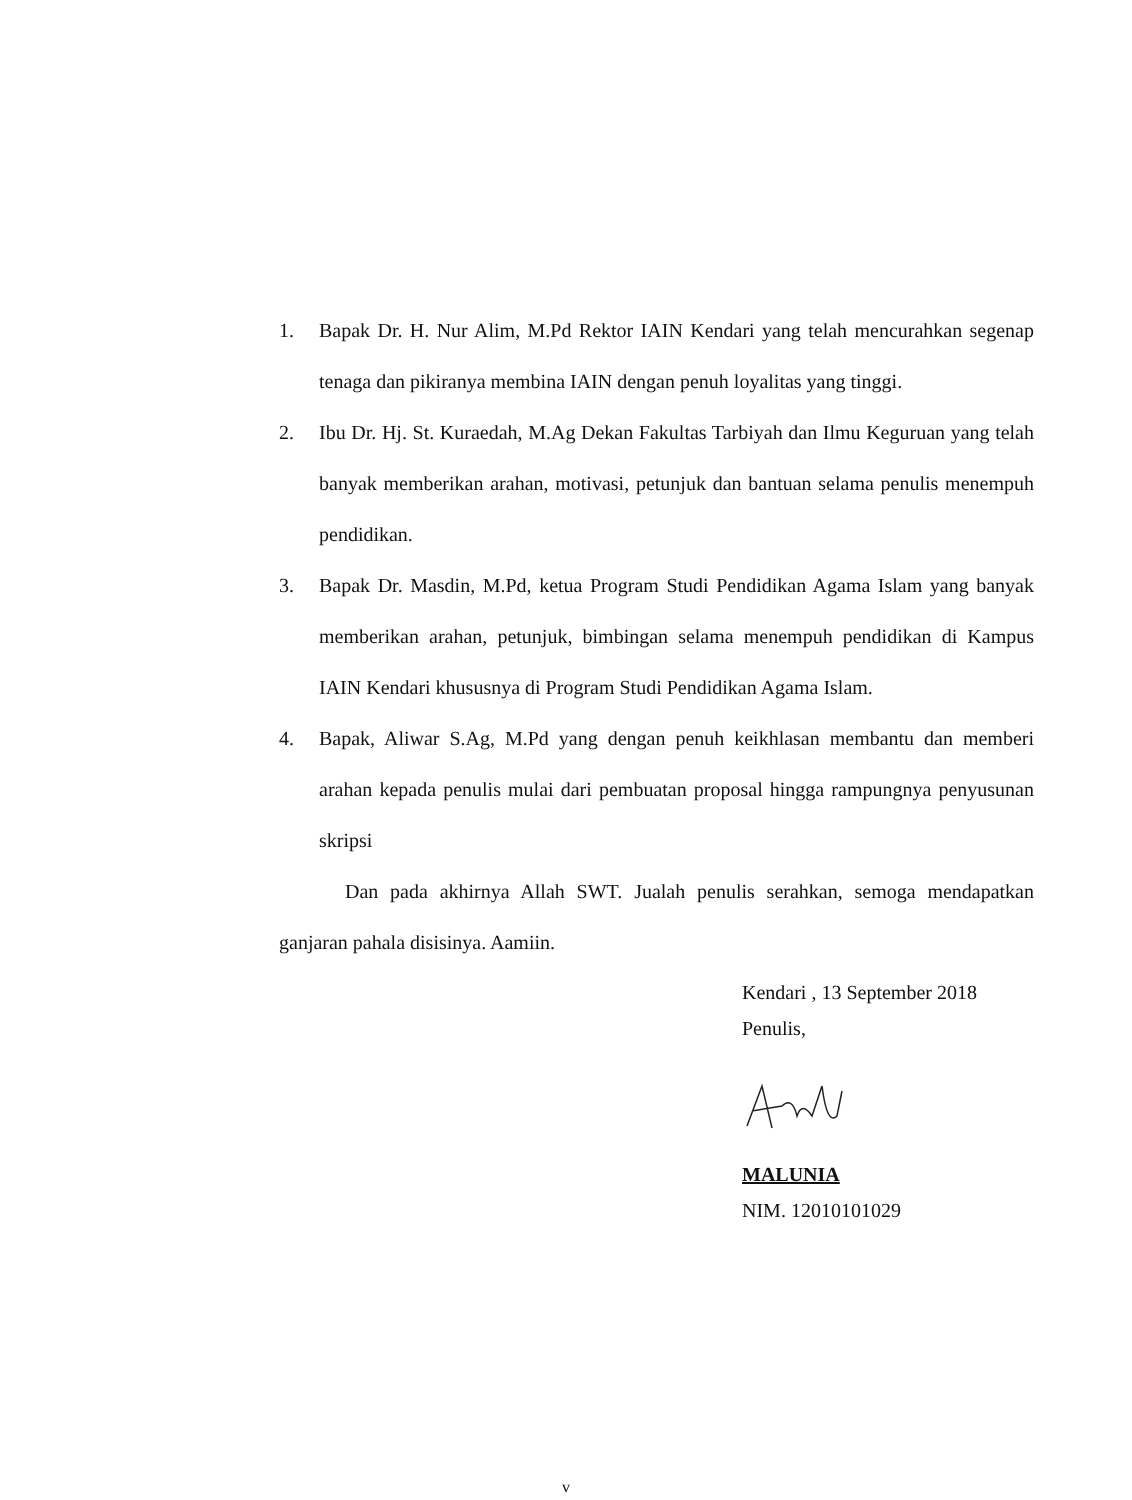1. Bapak Dr. H. Nur Alim, M.Pd Rektor IAIN Kendari yang telah mencurahkan segenap tenaga dan pikiranya membina IAIN dengan penuh loyalitas yang tinggi.
2. Ibu Dr. Hj. St. Kuraedah, M.Ag Dekan Fakultas Tarbiyah dan Ilmu Keguruan yang telah banyak memberikan arahan, motivasi, petunjuk dan bantuan selama penulis menempuh pendidikan.
3. Bapak Dr. Masdin, M.Pd, ketua Program Studi Pendidikan Agama Islam yang banyak memberikan arahan, petunjuk, bimbingan selama menempuh pendidikan di Kampus IAIN Kendari khususnya di Program Studi Pendidikan Agama Islam.
4. Bapak, Aliwar S.Ag, M.Pd yang dengan penuh keikhlasan membantu dan memberi arahan kepada penulis mulai dari pembuatan proposal hingga rampungnya penyusunan skripsi
Dan pada akhirnya Allah SWT. Jualah penulis serahkan, semoga mendapatkan ganjaran pahala disisinya. Aamiin.
Kendari , 13 September 2018
Penulis,
MALUNIA
NIM. 12010101029
v